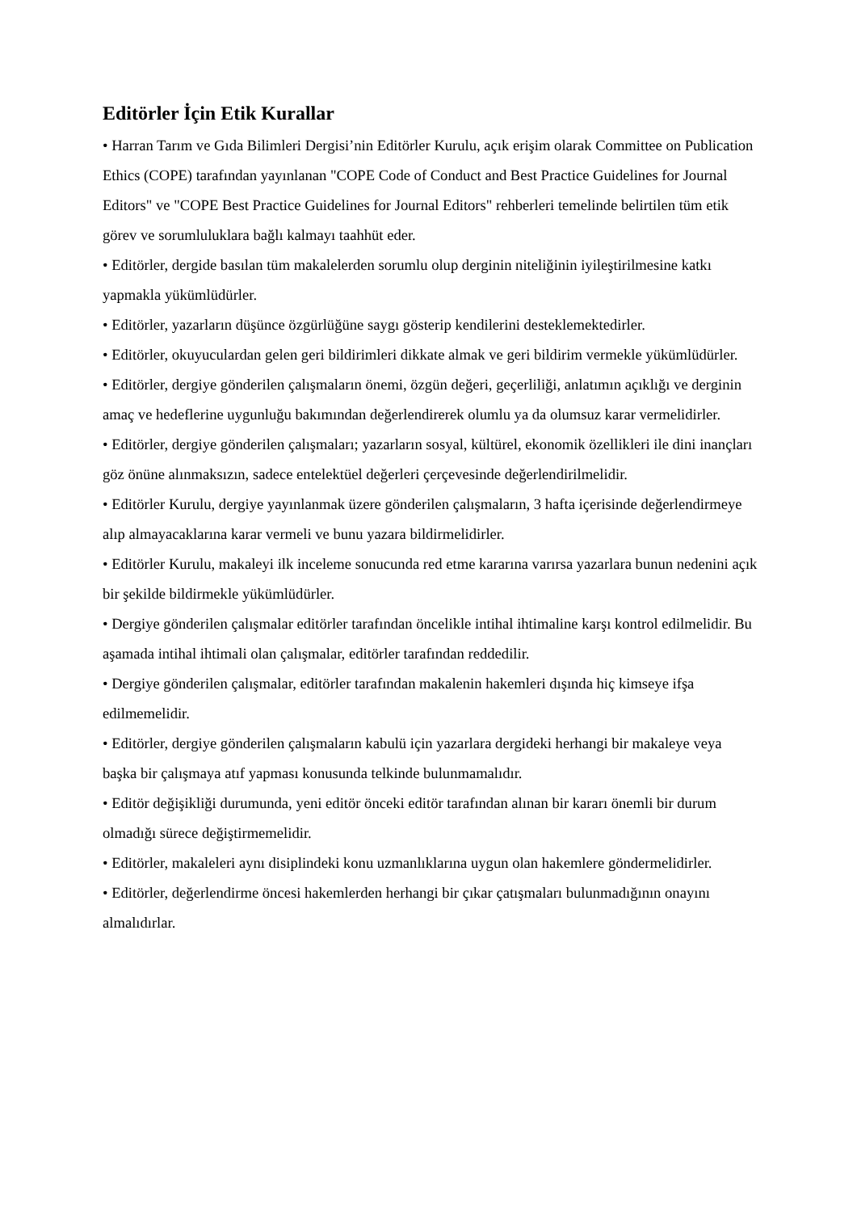Editörler İçin Etik Kurallar
• Harran Tarım ve Gıda Bilimleri Dergisi’nin Editörler Kurulu, açık erişim olarak Committee on Publication Ethics (COPE) tarafından yayınlanan "COPE Code of Conduct and Best Practice Guidelines for Journal Editors" ve "COPE Best Practice Guidelines for Journal Editors" rehberleri temelinde belirtilen tüm etik görev ve sorumluluklara bağlı kalmayı taahhüt eder.
• Editörler, dergide basılan tüm makalelerden sorumlu olup derginin niteliğinin iyileştirilmesine katkı yapmakla yükümlüdürler.
• Editörler, yazarların düşünce özgürlüğüne saygı gösterip kendilerini desteklemektedirler.
• Editörler, okuyuculardan gelen geri bildirimleri dikkate almak ve geri bildirim vermekle yükümlüdürler.
• Editörler, dergiye gönderilen çalışmaların önemi, özgün değeri, geçerliliği, anlatımın açıklığı ve derginin amaç ve hedeflerine uygunluğu bakımından değerlendirerek olumlu ya da olumsuz karar vermelidirler.
• Editörler, dergiye gönderilen çalışmaları; yazarların sosyal, kültürel, ekonomik özellikleri ile dini inançları göz önüne alınmaksızın, sadece entelektüel değerleri çerçevesinde değerlendirilmelidir.
• Editörler Kurulu, dergiye yayınlanmak üzere gönderilen çalışmaların, 3 hafta içerisinde değerlendirmeye alıp almayacaklarına karar vermeli ve bunu yazara bildirmelidirler.
• Editörler Kurulu, makaleyi ilk inceleme sonucunda red etme kararına varırsa yazarlara bunun nedenini açık bir şekilde bildirmekle yükümlüdürler.
• Dergiye gönderilen çalışmalar editörler tarafından öncelikle intihal ihtimaline karşı kontrol edilmelidir. Bu aşamada intihal ihtimali olan çalışmalar, editörler tarafından reddedilir.
• Dergiye gönderilen çalışmalar, editörler tarafından makalenin hakemleri dışında hiç kimseye ifşa edilmemelidir.
• Editörler, dergiye gönderilen çalışmaların kabulü için yazarlara dergideki herhangi bir makaleye veya başka bir çalışmaya atıf yapması konusunda telkinde bulunmamalıdır.
• Editör değişikliği durumunda, yeni editör önceki editör tarafından alınan bir kararı önemli bir durum olmadığı sürece değiştirmemelidir.
• Editörler, makaleleri aynı disiplindeki konu uzmanlıklarına uygun olan hakemlere göndermelidirler.
• Editörler, değerlendirme öncesi hakemlerden herhangi bir çıkar çatışmaları bulunmadığının onayını almalıdırlar.